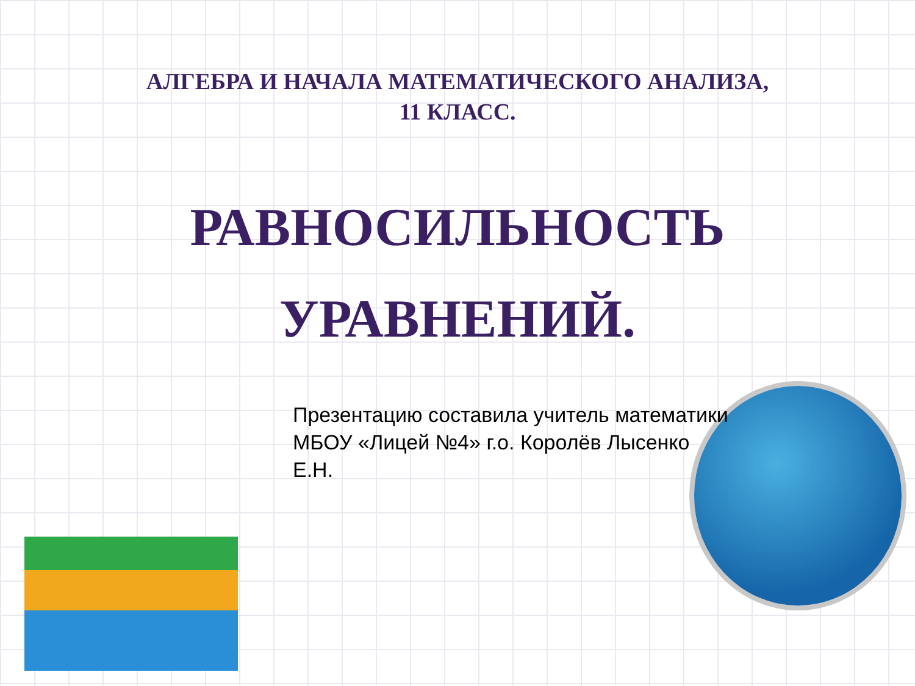АЛГЕБРА И НАЧАЛА МАТЕМАТИЧЕСКОГО АНАЛИЗА,
11 КЛАСС.
РАВНОСИЛЬНОСТЬ
УРАВНЕНИЙ.
Презентацию составила учитель математики
МБОУ «Лицей №4» г.о. Королёв Лысенко Е.Н.